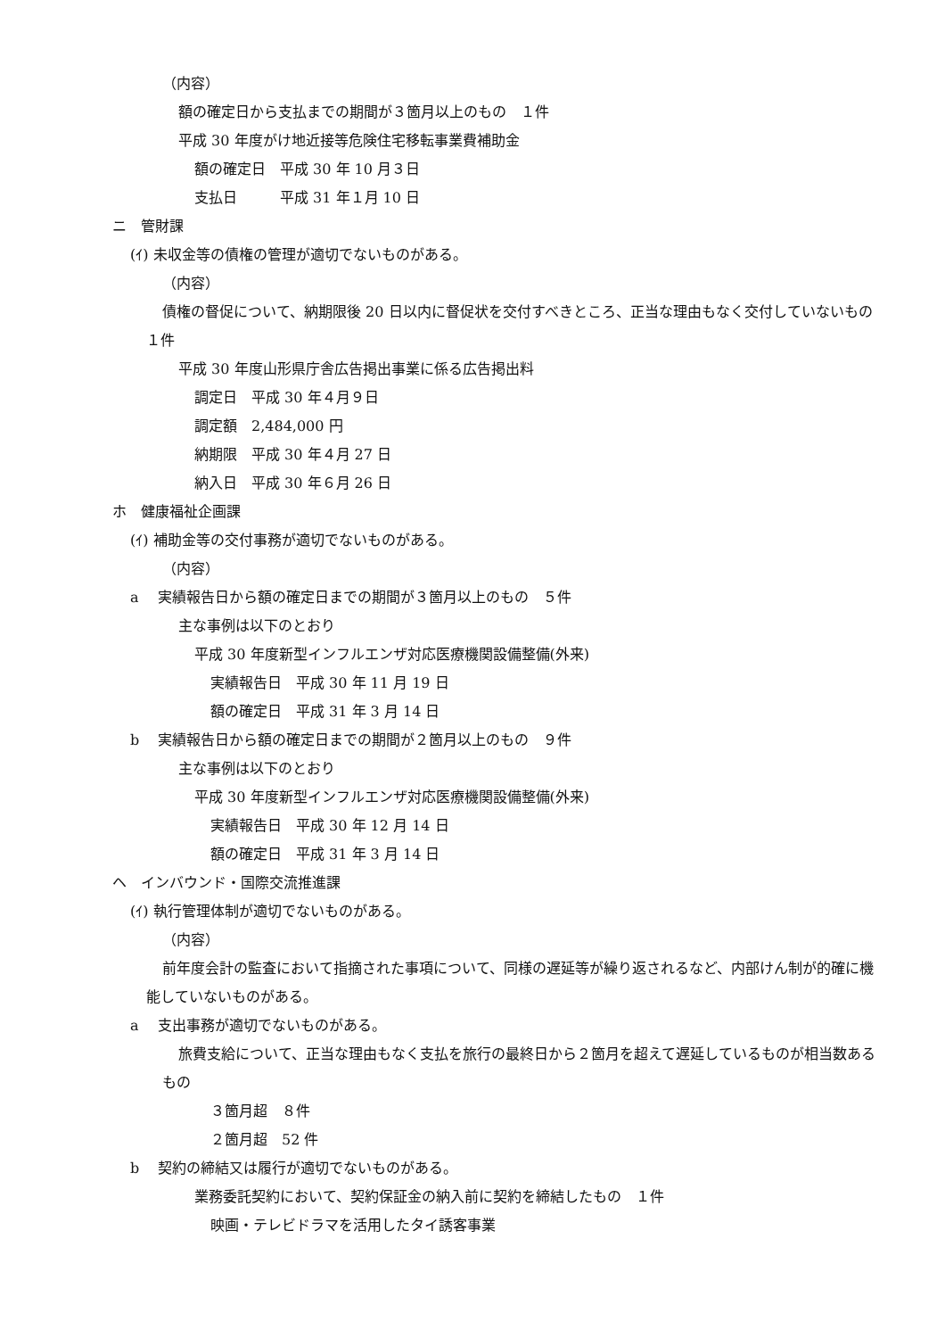（内容）
額の確定日から支払までの期間が３箇月以上のもの　１件
平成 30 年度がけ地近接等危険住宅移転事業費補助金
額の確定日　平成 30 年 10 月３日
支払日　　　平成 31 年１月 10 日
ニ　管財課
(ｲ) 未収金等の債権の管理が適切でないものがある。
（内容）
債権の督促について、納期限後 20 日以内に督促状を交付すべきところ、正当な理由もなく交付していないもの　１件
平成 30 年度山形県庁舎広告掲出事業に係る広告掲出料
調定日　平成 30 年４月９日
調定額　2,484,000 円
納期限　平成 30 年４月 27 日
納入日　平成 30 年６月 26 日
ホ　健康福祉企画課
(ｲ) 補助金等の交付事務が適切でないものがある。
（内容）
a　 実績報告日から額の確定日までの期間が３箇月以上のもの　５件
主な事例は以下のとおり
平成 30 年度新型インフルエンザ対応医療機関設備整備(外来)
実績報告日　平成 30 年 11 月 19 日
額の確定日　平成 31 年 3 月 14 日
b　 実績報告日から額の確定日までの期間が２箇月以上のもの　９件
主な事例は以下のとおり
平成 30 年度新型インフルエンザ対応医療機関設備整備(外来)
実績報告日　平成 30 年 12 月 14 日
額の確定日　平成 31 年 3 月 14 日
ヘ　インバウンド・国際交流推進課
(ｲ) 執行管理体制が適切でないものがある。
（内容）
前年度会計の監査において指摘された事項について、同様の遅延等が繰り返されるなど、内部けん制が的確に機能していないものがある。
a　 支出事務が適切でないものがある。
旅費支給について、正当な理由もなく支払を旅行の最終日から２箇月を超えて遅延しているものが相当数あるもの
３箇月超　８件
２箇月超　52 件
b　 契約の締結又は履行が適切でないものがある。
業務委託契約において、契約保証金の納入前に契約を締結したもの　１件
映画・テレビドラマを活用したタイ誘客事業